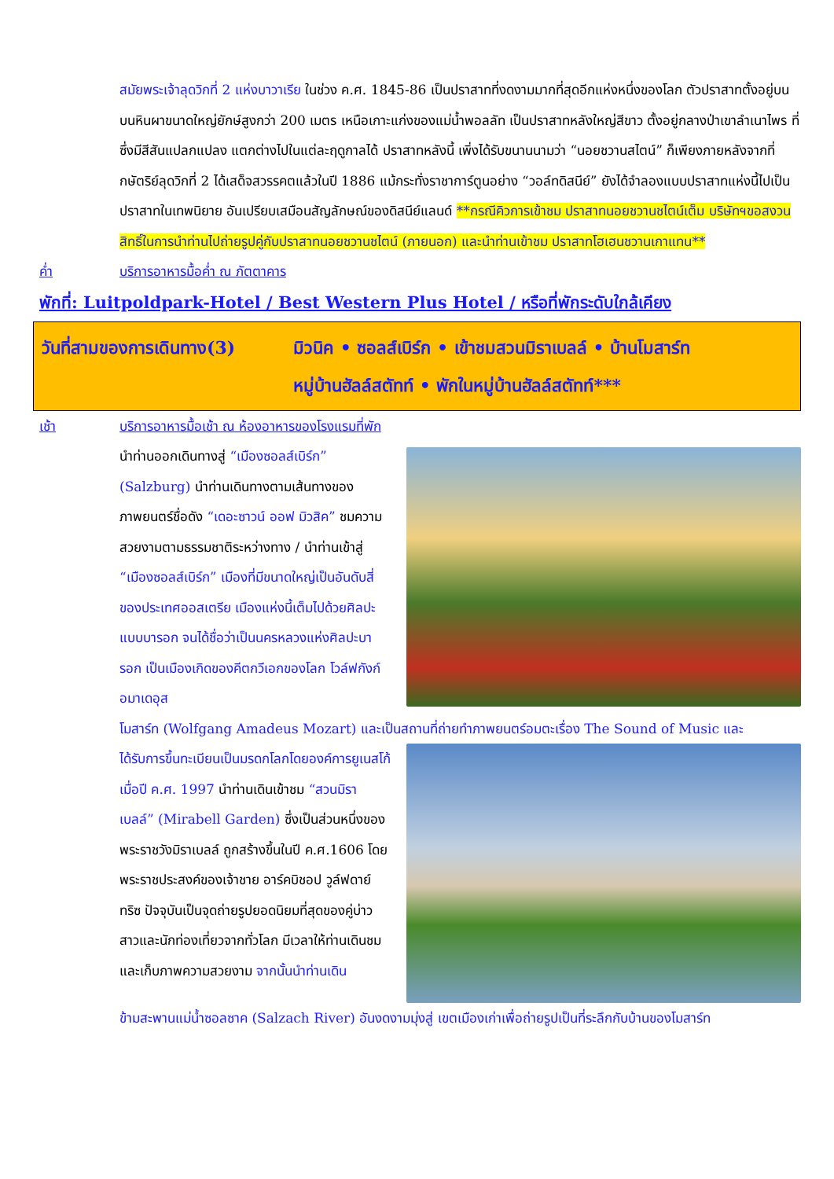สมัยพระเจ้าลุดวิกที่ 2 แห่งบาวาเรีย ในช่วง ค.ศ. 1845-86 เป็นปราสาทที่งดงามมากที่สุดอีกแห่งหนึ่งของโลก ตัวปราสาทตั้งอยู่บนบนหินผาขนาดใหญ่ยักษ์สูงกว่า 200 เมตร เหนือเกาะแก่งของแม่น้ำพอลลัท เป็นปราสาทหลังใหญ่สีขาว ตั้งอยู่กลางป่าเขาลำเนาไพร ที่ซึ่งมีสีสันแปลกแปลง แตกต่างไปในแต่ละฤดูกาลได้ ปราสาทหลังนี้ เพิ่งได้รับขนานนามว่า “นอยชวานสไตน์” ก็เพียงภายหลังจากที่ กษัตริย์ลุดวิกที่ 2 ได้เสด็จสวรรคตแล้วในปี 1886 แม้กระทั่งราชาการ์ตูนอย่าง “วอล์ทดิสนีย์” ยังได้จำลองแบบปราสาทแห่งนี้ไปเป็นปราสาทในเทพนิยาย อันเปรียบเสมือนสัญลักษณ์ของดิสนีย์แลนด์ **กรณีคิวการเข้าชม ปราสาทนอยชวานชไตน์เต็ม บริษัทฯขอสงวนสิทธิ์ในการนำท่านไปถ่ายรูปคู่กับปราสาทนอยชวานชไตน์ (ภายนอก) และนำท่านเข้าชม ปราสาทโฮเฮนชวานเกาแทน**
ค่ำ บริการอาหารมื้อค่ำ ณ ภัตตาคาร
พักที่: Luitpoldpark-Hotel / Best Western Plus Hotel / หรือที่พักระดับใกล้เคียง
วันที่สามของการเดินทาง(3)
มิวนิค • ซอลส์เบิร์ก • เข้าชมสวนมิราเบลล์ • บ้านโมสาร์ท
หมู่บ้านฮัลล์สตัทท์ • พักในหมู่บ้านฮัลล์สตัทท์***
เช้า บริการอาหารมื้อเช้า ณ ห้องอาหารของโรงแรมที่พัก
นำท่านออกเดินทางสู่ “เมืองซอลส์เบิร์ก” (Salzburg) นำท่านเดินทางตามเส้นทางของภาพยนตร์ชื่อดัง “เดอะซาวน์ ออฟ มิวสิค” ชมความสวยงามตามธรรมชาติระหว่างทาง / นำท่านเข้าสู่ “เมืองซอลส์เบิร์ก” เมืองที่มีขนาดใหญ่เป็นอันดับสี่ของประเทศออสเตรีย เมืองแห่งนี้เต็มไปด้วยศิลปะแบบบารอก จนได้ชื่อว่าเป็นนครหลวงแห่งศิลปะบารอก เป็นเมืองเกิดของคีตกวีเอกของโลก โวล์ฟกังก์อมาเดอุส
โมสาร์ท (Wolfgang Amadeus Mozart) และเป็นสถานที่ถ่ายทำภาพยนตร์อมตะเรื่อง The Sound of Music และ
ได้รับการขึ้นทะเบียนเป็นมรดกโลกโดยองค์การยูเนสโก้เมื่อปี ค.ศ. 1997 นำท่านเดินเข้าชม “สวนมิราเบลล์” (Mirabell Garden) ซึ่งเป็นส่วนหนึ่งของพระราชวังมิราเบลล์ ถูกสร้างขึ้นในปี ค.ศ.1606 โดยพระราชประสงค์ของเจ้าชาย อาร์คบิชอป วูล์ฟดาย์ทริซ ปัจจุบันเป็นจุดถ่ายรูปยอดนิยมที่สุดของคู่บ่าวสาวและนักท่องเที่ยวจากทั่วโลก มีเวลาให้ท่านเดินชมและเก็บภาพความสวยงาม จากนั้นนำท่านเดิน
ข้ามสะพานแม่น้ำซอลซาค (Salzach River) อันงดงามมุ่งสู่ เขตเมืองเก่าเพื่อถ่ายรูปเป็นที่ระลึกกับบ้านของโมสาร์ท